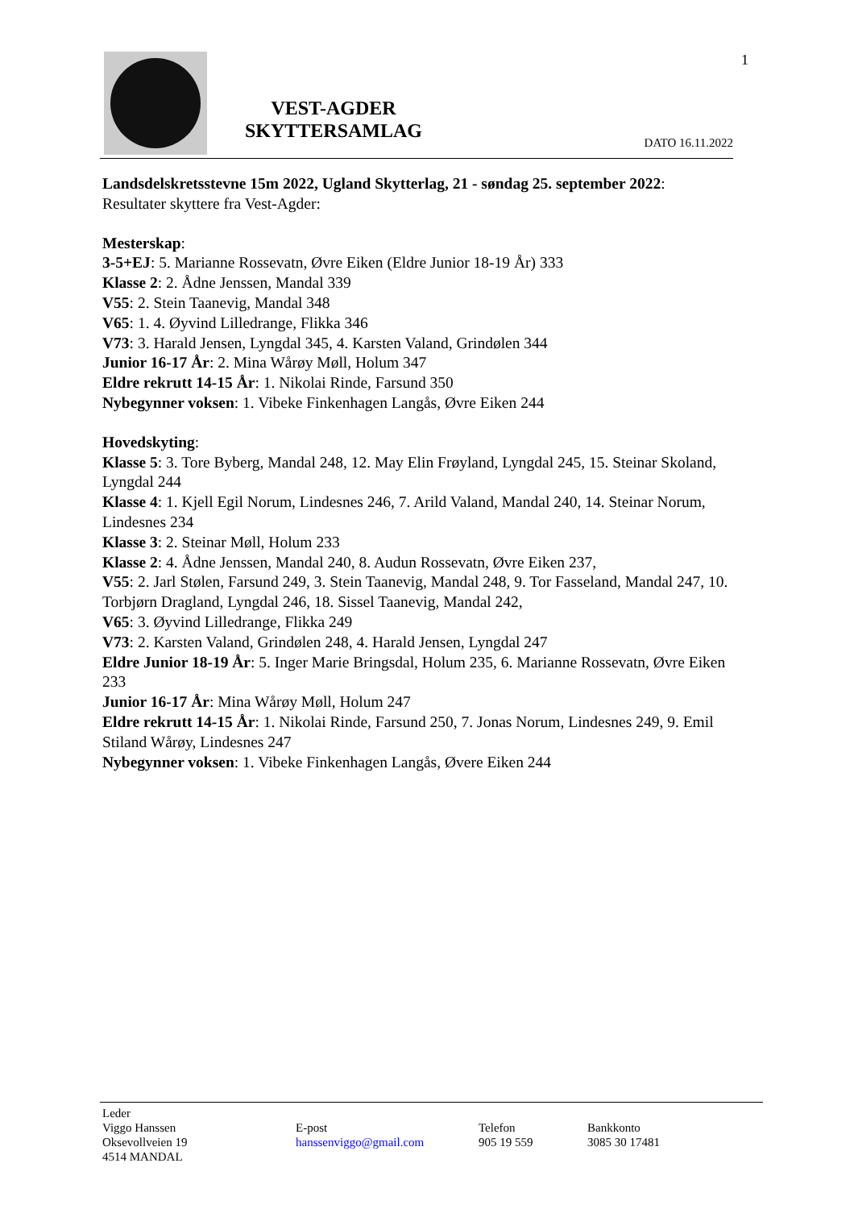1
VEST-AGDER
SKYTTERSAMLAG
DATO 16.11.2022
Landsdelskretsstevne 15m 2022, Ugland Skytterlag, 21 - søndag 25. september 2022:
Resultater skyttere fra Vest-Agder:
Mesterskap:
3-5+EJ: 5. Marianne Rossevatn, Øvre Eiken (Eldre Junior 18-19 År) 333
Klasse 2: 2. Ådne Jenssen, Mandal 339
V55: 2. Stein Taanevig, Mandal 348
V65: 1. 4. Øyvind Lilledrange, Flikka 346
V73: 3. Harald Jensen, Lyngdal 345, 4. Karsten Valand, Grindølen 344
Junior 16-17 År: 2. Mina Wårøy Møll, Holum 347
Eldre rekrutt 14-15 År: 1. Nikolai Rinde, Farsund 350
Nybegynner voksen: 1. Vibeke Finkenhagen Langås, Øvre Eiken 244
Hovedskyting:
Klasse 5: 3. Tore Byberg, Mandal 248, 12. May Elin Frøyland, Lyngdal 245, 15. Steinar Skoland, Lyngdal 244
Klasse 4: 1. Kjell Egil Norum, Lindesnes 246, 7. Arild Valand, Mandal 240, 14. Steinar Norum, Lindesnes 234
Klasse 3: 2. Steinar Møll, Holum 233
Klasse 2: 4. Ådne Jenssen, Mandal 240, 8. Audun Rossevatn, Øvre Eiken 237,
V55: 2. Jarl Stølen, Farsund 249, 3. Stein Taanevig, Mandal 248, 9. Tor Fasseland, Mandal 247, 10. Torbjørn Dragland, Lyngdal 246, 18. Sissel Taanevig, Mandal 242,
V65: 3. Øyvind Lilledrange, Flikka 249
V73: 2. Karsten Valand, Grindølen 248, 4. Harald Jensen, Lyngdal 247
Eldre Junior 18-19 År: 5. Inger Marie Bringsdal, Holum 235, 6. Marianne Rossevatn, Øvre Eiken 233
Junior 16-17 År: Mina Wårøy Møll, Holum 247
Eldre rekrutt 14-15 År: 1. Nikolai Rinde, Farsund 250, 7. Jonas Norum, Lindesnes 249, 9. Emil Stiland Wårøy, Lindesnes 247
Nybegynner voksen: 1. Vibeke Finkenhagen Langås, Øvere Eiken 244
Leder
Viggo Hanssen
Oksevollveien 19
4514 MANDAL
E-post
hanssenviggo@gmail.com
Telefon
905 19 559
Bankkonto
3085 30 17481